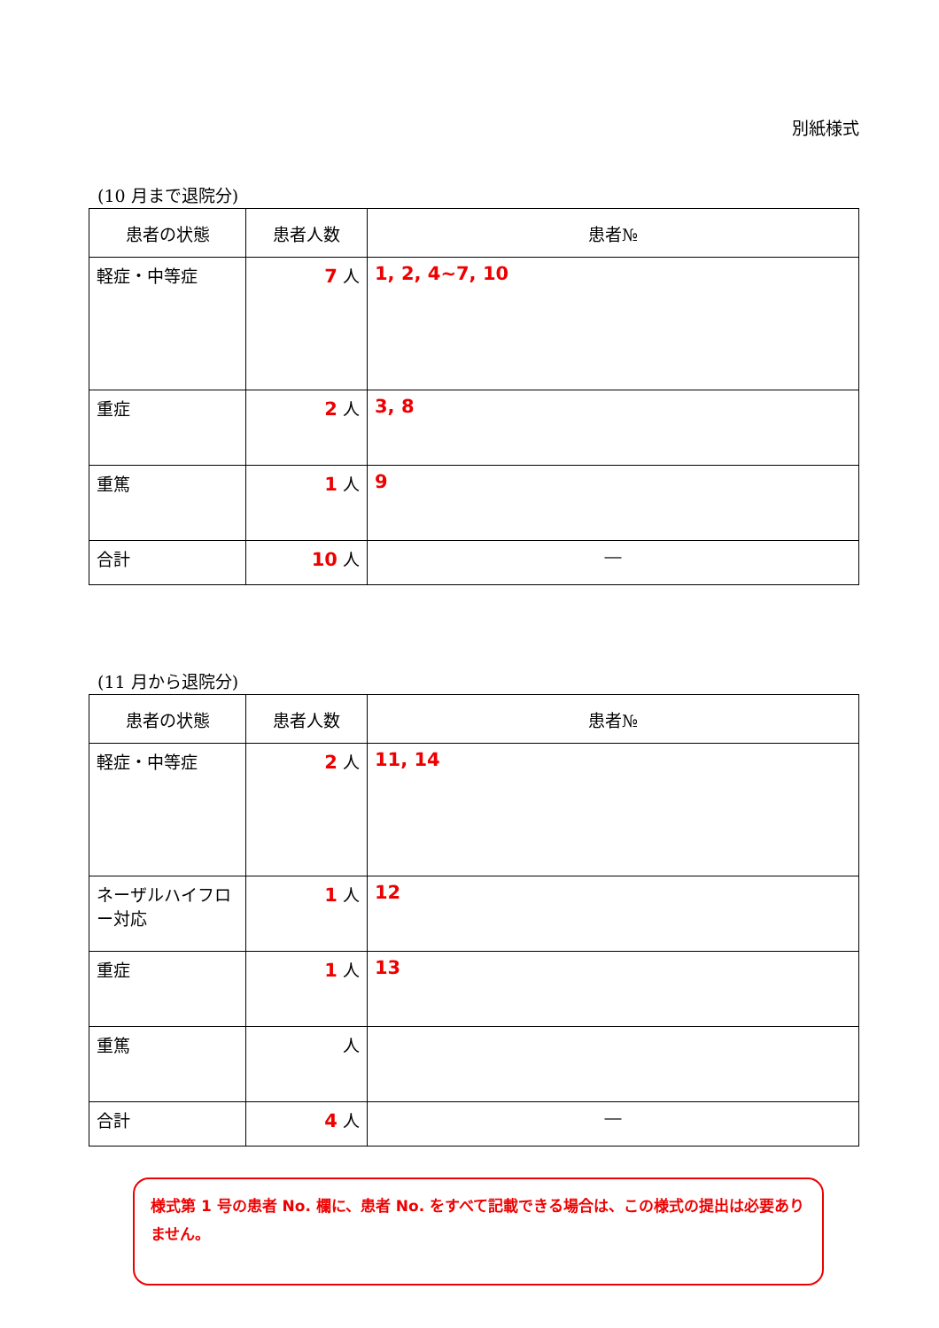別紙様式
(10 月まで退院分)
| 患者の状態 | 患者人数 | 患者№ |
| --- | --- | --- |
| 軽症・中等症 | 7 人 | 1, 2, 4~7, 10 |
| 重症 | 2 人 | 3, 8 |
| 重篤 | 1 人 | 9 |
| 合計 | 10 人 | ― |
(11 月から退院分)
| 患者の状態 | 患者人数 | 患者№ |
| --- | --- | --- |
| 軽症・中等症 | 2 人 | 11, 14 |
| ネーザルハイフロー対応 | 1 人 | 12 |
| 重症 | 1 人 | 13 |
| 重篤 | 人 | |
| 合計 | 4 人 | ― |
様式第 1 号の患者 No. 欄に、患者 No. をすべて記載できる場合は、この様式の提出は必要ありません。